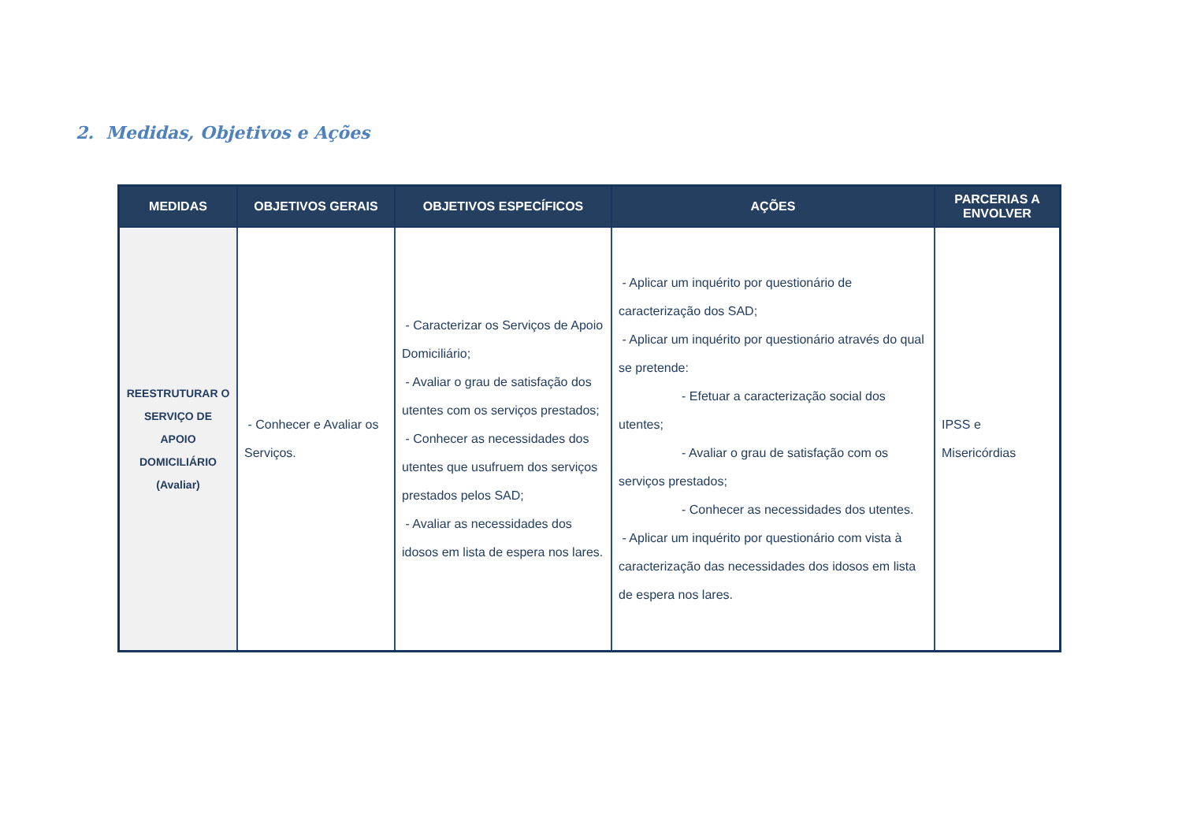2. Medidas, Objetivos e Ações
| MEDIDAS | OBJETIVOS GERAIS | OBJETIVOS ESPECÍFICOS | AÇÕES | PARCERIAS A ENVOLVER |
| --- | --- | --- | --- | --- |
| REESTRUTURAR O SERVIÇO DE APOIO DOMICILIÁRIO (Avaliar) | - Conhecer e Avaliar os Serviços. | - Caracterizar os Serviços de Apoio Domiciliário; - Avaliar o grau de satisfação dos utentes com os serviços prestados; - Conhecer as necessidades dos utentes que usufruem dos serviços prestados pelos SAD; - Avaliar as necessidades dos idosos em lista de espera nos lares. | - Aplicar um inquérito por questionário de caracterização dos SAD; - Aplicar um inquérito por questionário através do qual se pretende: - Efetuar a caracterização social dos utentes; - Avaliar o grau de satisfação com os serviços prestados; - Conhecer as necessidades dos utentes. - Aplicar um inquérito por questionário com vista à caracterização das necessidades dos idosos em lista de espera nos lares. | IPSS e Misericórdias |